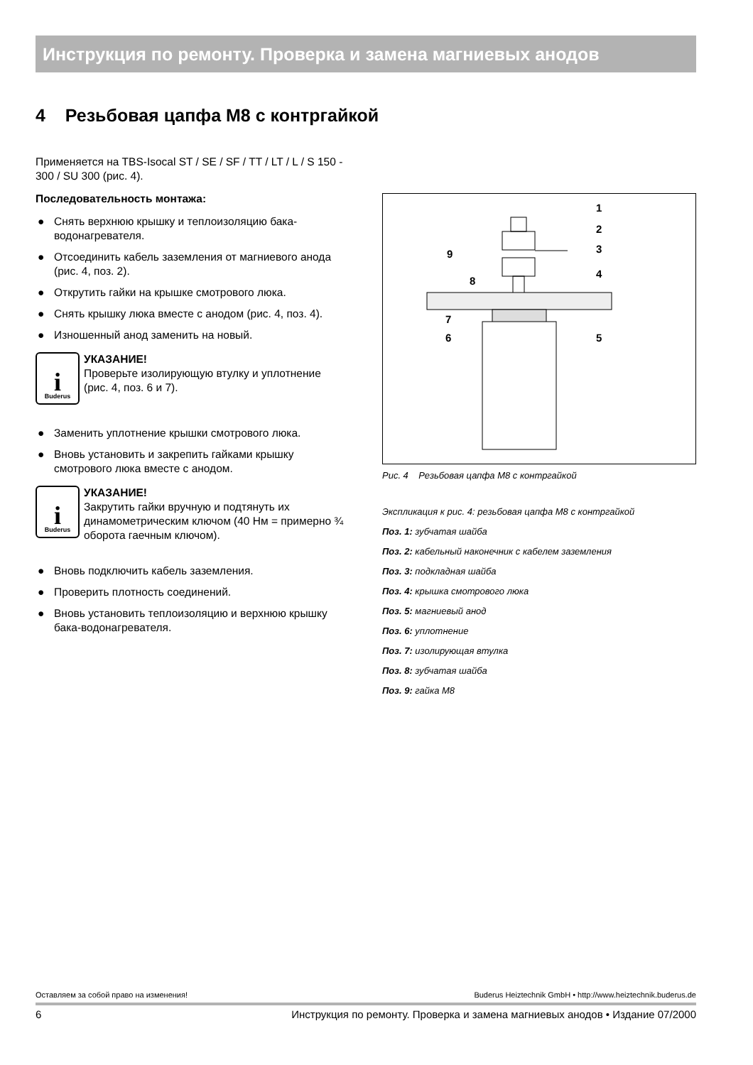Инструкция по ремонту. Проверка и замена магниевых анодов
4 Резьбовая цапфа M8 с контргайкой
Применяется на TBS-Isocal ST / SE / SF / TT / LT / L / S 150 - 300 / SU 300 (рис. 4).
Последовательность монтажа:
● Снять верхнюю крышку и теплоизоляцию бака-водонагревателя.
● Отсоединить кабель заземления от магниевого анода (рис. 4, поз. 2).
● Открутить гайки на крышке смотрового люка.
● Снять крышку люка вместе с анодом (рис. 4, поз. 4).
● Изношенный анод заменить на новый.
i
Buderus
УКАЗАНИЕ!
Проверьте изолирующую втулку и уплотнение (рис. 4, поз. 6 и 7).
● Заменить уплотнение крышки смотрового люка.
● Вновь установить и закрепить гайками крышку смотрового люка вместе с анодом.
i
Buderus
УКАЗАНИЕ!
Закрутить гайки вручную и подтянуть их динамометрическим ключом (40 Нм = примерно ¾ оборота гаечным ключом).
● Вновь подключить кабель заземления.
● Проверить плотность соединений.
● Вновь установить теплоизоляцию и верхнюю крышку бака-водонагревателя.
1
2
3
4
5
9
8
7
6
Рис. 4 Резьбовая цапфа M8 с контргайкой
Экспликация к рис. 4: резьбовая цапфа M8 с контргайкой
Поз. 1: зубчатая шайба
Поз. 2: кабельный наконечник с кабелем заземления
Поз. 3: подкладная шайба
Поз. 4: крышка смотрового люка
Поз. 5: магниевый анод
Поз. 6: уплотнение
Поз. 7: изолирующая втулка
Поз. 8: зубчатая шайба
Поз. 9: гайка M8
Оставляем за собой право на изменения! Buderus Heiztechnik GmbH • http://www.heiztechnik.buderus.de
6 Инструкция по ремонту. Проверка и замена магниевых анодов • Издание 07/2000